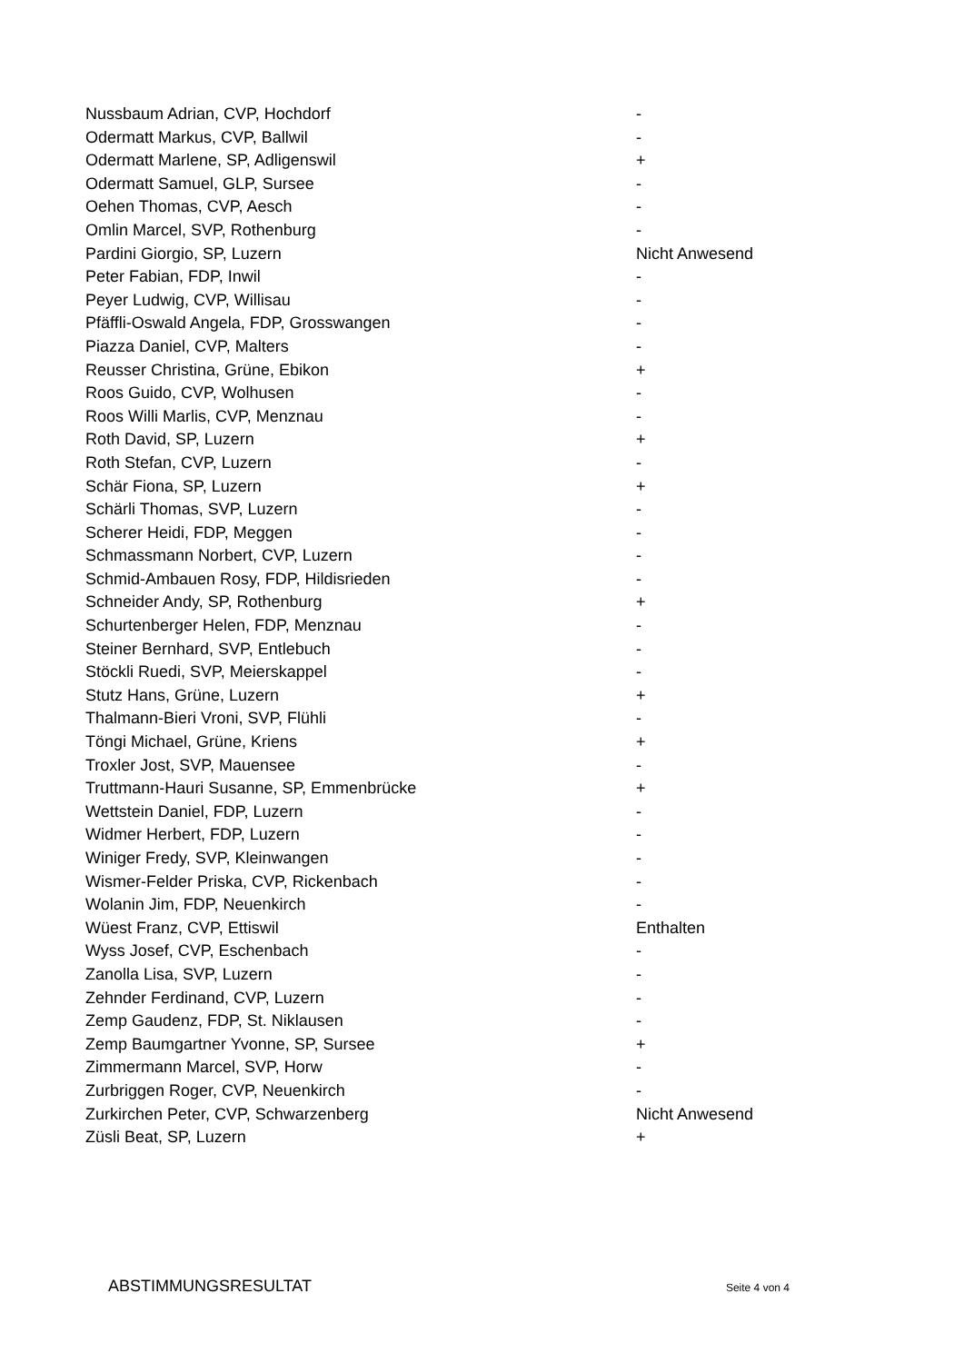| Nussbaum Adrian, CVP, Hochdorf | - |
| Odermatt Markus, CVP, Ballwil | - |
| Odermatt Marlene, SP, Adligenswil | + |
| Odermatt Samuel, GLP, Sursee | - |
| Oehen Thomas, CVP, Aesch | - |
| Omlin Marcel, SVP, Rothenburg | - |
| Pardini Giorgio, SP, Luzern | Nicht Anwesend |
| Peter Fabian, FDP, Inwil | - |
| Peyer Ludwig, CVP, Willisau | - |
| Pfäffli-Oswald Angela, FDP, Grosswangen | - |
| Piazza Daniel, CVP, Malters | - |
| Reusser Christina, Grüne, Ebikon | + |
| Roos Guido, CVP, Wolhusen | - |
| Roos Willi Marlis, CVP, Menznau | - |
| Roth David, SP, Luzern | + |
| Roth Stefan, CVP, Luzern | - |
| Schär Fiona, SP, Luzern | + |
| Schärli Thomas, SVP, Luzern | - |
| Scherer Heidi, FDP, Meggen | - |
| Schmassmann Norbert, CVP, Luzern | - |
| Schmid-Ambauen Rosy, FDP, Hildisrieden | - |
| Schneider Andy, SP, Rothenburg | + |
| Schurtenberger Helen, FDP, Menznau | - |
| Steiner Bernhard, SVP, Entlebuch | - |
| Stöckli Ruedi, SVP, Meierskappel | - |
| Stutz Hans, Grüne, Luzern | + |
| Thalmann-Bieri Vroni, SVP, Flühli | - |
| Töngi Michael, Grüne, Kriens | + |
| Troxler Jost, SVP, Mauensee | - |
| Truttmann-Hauri Susanne, SP, Emmenbrücke | + |
| Wettstein Daniel, FDP, Luzern | - |
| Widmer Herbert, FDP, Luzern | - |
| Winiger Fredy, SVP, Kleinwangen | - |
| Wismer-Felder Priska, CVP, Rickenbach | - |
| Wolanin Jim, FDP, Neuenkirch | - |
| Wüest Franz, CVP, Ettiswil | Enthalten |
| Wyss Josef, CVP, Eschenbach | - |
| Zanolla Lisa, SVP, Luzern | - |
| Zehnder Ferdinand, CVP, Luzern | - |
| Zemp Gaudenz, FDP, St. Niklausen | - |
| Zemp Baumgartner Yvonne, SP, Sursee | + |
| Zimmermann Marcel, SVP, Horw | - |
| Zurbriggen Roger, CVP, Neuenkirch | - |
| Zurkirchen Peter, CVP, Schwarzenberg | Nicht Anwesend |
| Züsli Beat, SP, Luzern | + |
ABSTIMMUNGSRESULTAT Seite 4 von 4